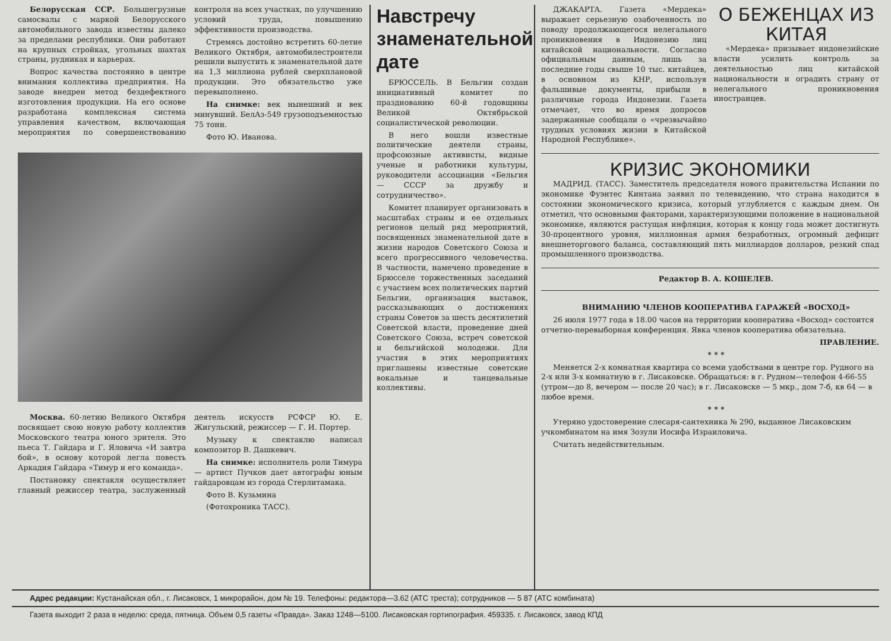Белорусская ССР. Большегрузные самосвалы с маркой Белорусского автомобильного завода известны далеко за пределами республики. Они работают на крупных стройках, угольных шахтах страны, рудниках и карьерах.
Вопрос качества постоянно в центре внимания коллектива предприятия. На заводе внедрен метод бездефектного изготовления продукции. На его основе разработана комплексная система управления качеством, включающая мероприятия по совершенствованию контроля на всех участках, по улучшению условий труда, повышению эффективности производства.
Стремясь достойно встретить 60-летие Великого Октября, автомобилестроители решили выпустить к знаменательной дате на 1,3 миллиона рублей сверхплановой продукции. Это обязательство уже перевыполнено.
На снимке: век нынешний и век минувший. БелАз-549 грузоподъемностью 75 тонн.
Фото Ю. Иванова.
Москва. 60-летию Великого Октября посвящает свою новую работу коллектив Московского театра юного зрителя. Это пьеса Т. Гайдара и Г. Яловича «И завтра бой», в основу которой легла повесть Аркадия Гайдара «Тимур и его команда».
Постановку спектакля осуществляет главный режиссер театра, заслуженный деятель искусств РСФСР Ю. Е. Жигульский, режиссер — Г. И. Портер.
Музыку к спектаклю написал композитор В. Дашкевич.
На снимке: исполнитель роли Тимура — артист Пучков дает автографы юным гайдаровцам из города Стерлитамака.
Фото В. Кузьмина
(Фотохроника ТАСС).
Навстречу знаменательной дате
БРЮССЕЛЬ. В Бельгии создан инициативный комитет по празднованию 60-й годовщины Великой Октябрьской социалистической революции.
В него вошли известные политические деятели страны, профсоюзные активисты, видные ученые и работники культуры, руководители ассоциации «Бельгия — СССР за дружбу и сотрудничество».
Комитет планирует организовать в масштабах страны и ее отдельных регионов целый ряд мероприятий, посвященных знаменательной дате в жизни народов Советского Союза и всего прогрессивного человечества. В частности, намечено проведение в Брюсселе торжественных заседаний с участием всех политических партий Бельгии, организация выставок, рассказывающих о достижениях страны Советов за шесть десятилетий Советской власти, проведение дней Советского Союза, встреч советской и бельгийской молодежи. Для участия в этих мероприятиях приглашены известные советские вокальные и танцевальные коллективы.
ДЖАКАРТА. Газета «Мердека» выражает серьезную озабоченность по поводу продолжающегося нелегального проникновения в Индонезию лиц китайской национальности. Согласно официальным данным, лишь за последние годы свыше 10 тыс. китайцев, в основном из КНР, используя фальшивые документы, прибыли в различные города Индонезии. Газета отмечает, что во время допросов задержанные сообщали о «чрезвычайно трудных условиях жизни в Китайской Народной Республике».
О БЕЖЕНЦАХ ИЗ КИТАЯ
«Мердека» призывает индонезийские власти усилить контроль за деятельностью лиц китайской национальности и оградить страну от нелегального проникновения иностранцев.
КРИЗИС ЭКОНОМИКИ
МАДРИД. (ТАСС). Заместитель председателя нового правительства Испании по экономике Фуэнтес Кинтана заявил по телевидению, что страна находится в состоянии экономического кризиса, который углубляется с каждым днем. Он отметил, что основными факторами, характеризующими положение в национальной экономике, являются растущая инфляция, которая к концу года может достигнуть 30-процентного уровня, миллионная армия безработных, огромный дефицит внешнеторгового баланса, составляющий пять миллиардов долларов, резкий спад промышленного производства.
Редактор В. А. КОШЕЛЕВ.
ВНИМАНИЮ ЧЛЕНОВ КООПЕРАТИВА ГАРАЖЕЙ «ВОСХОД»
26 июля 1977 года в 18.00 часов на территории кооператива «Восход» состоится отчетно-перевыборная конференция. Явка членов кооператива обязательна.
ПРАВЛЕНИЕ.
* * *
Меняется 2-х комнатная квартира со всеми удобствами в центре гор. Рудного на 2-х или 3-х комнатную в г. Лисаковске. Обращаться: в г. Рудном—телефон 4-66-55 (утром—до 8, вечером — после 20 час); в г. Лисаковске — 5 мкр., дом 7-б, кв 64 — в любое время.
* * *
Утеряно удостоверение слесаря-сантехника № 290, выданное Лисаковским учкомбинатом на имя Зозули Иосифа Израиловича.
Считать недействительным.
Адрес редакции: Кустанайская обл., г. Лисаковск, 1 микрорайон, дом № 19. Телефоны: редактора—3.62 (АТС треста); сотрудников — 5 87 (АТС комбината)
Газета выходит 2 раза в неделю: среда, пятница. Объем 0,5 газеты «Правда». Заказ 1248—5100. Лисаковская гортипография. 459335. г. Лисаковск, завод КПД